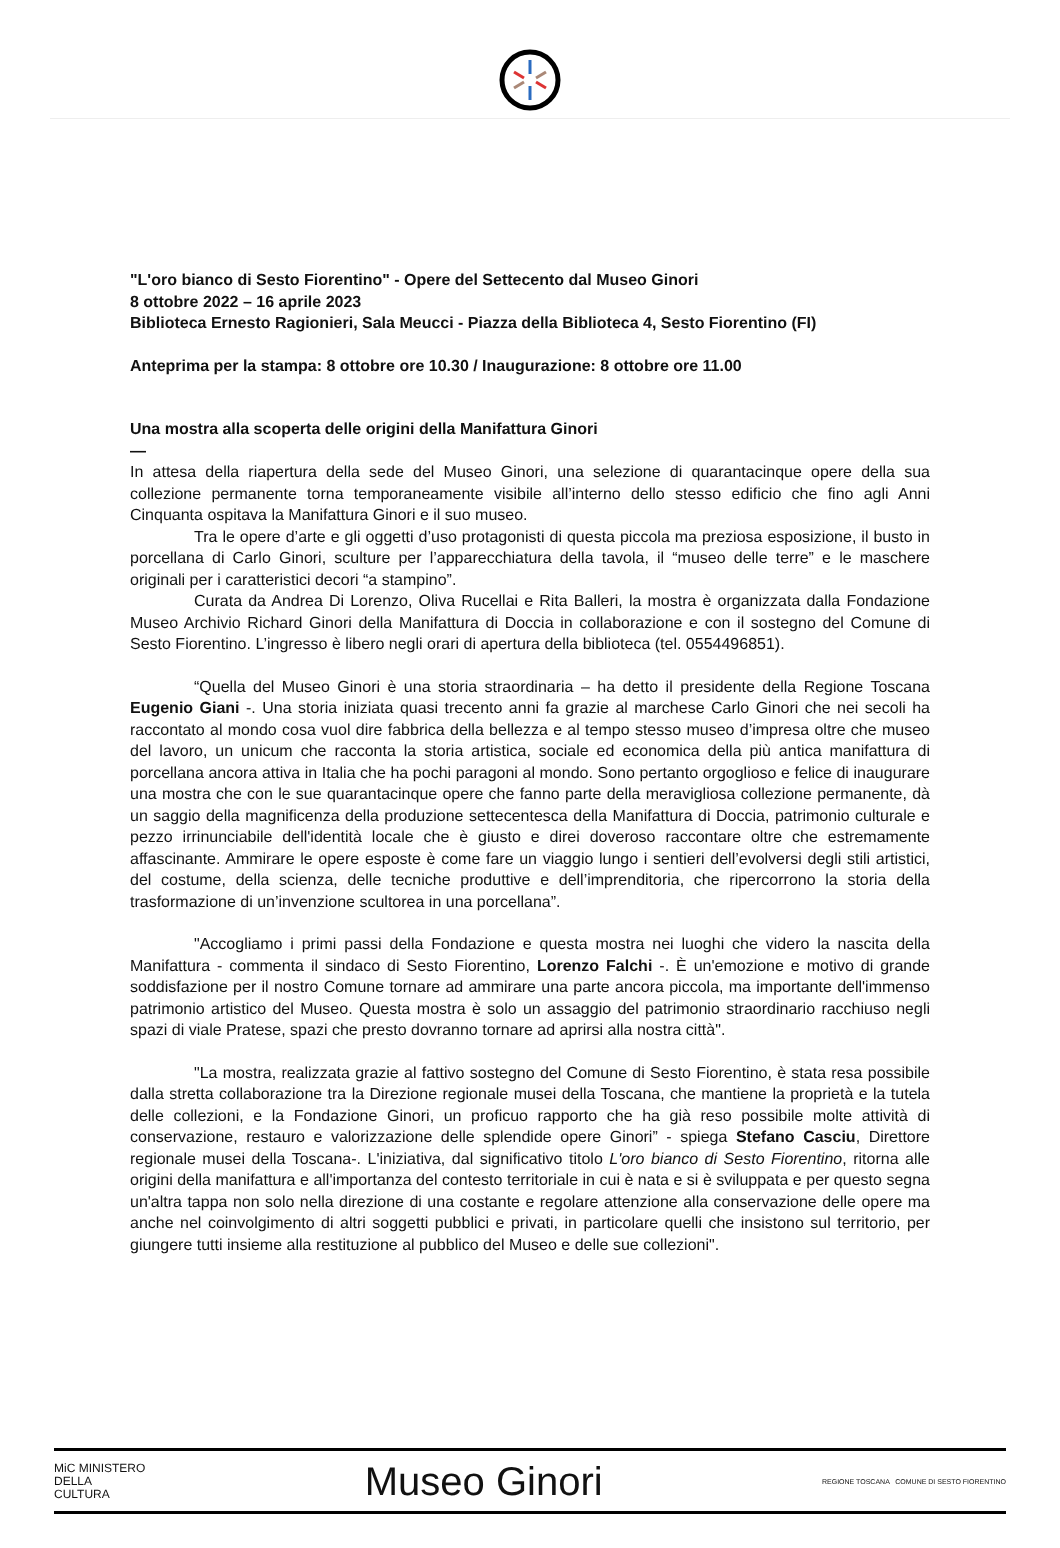"L'oro bianco di Sesto Fiorentino" - Opere del Settecento dal Museo Ginori
8 ottobre 2022 – 16 aprile 2023
Biblioteca Ernesto Ragionieri, Sala Meucci - Piazza della Biblioteca 4, Sesto Fiorentino (FI)
Anteprima per la stampa: 8 ottobre ore 10.30 / Inaugurazione: 8 ottobre ore 11.00
Una mostra alla scoperta delle origini della Manifattura Ginori
—
In attesa della riapertura della sede del Museo Ginori, una selezione di quarantacinque opere della sua collezione permanente torna temporaneamente visibile all’interno dello stesso edificio che fino agli Anni Cinquanta ospitava la Manifattura Ginori e il suo museo.
Tra le opere d’arte e gli oggetti d’uso protagonisti di questa piccola ma preziosa esposizione, il busto in porcellana di Carlo Ginori, sculture per l’apparecchiatura della tavola, il “museo delle terre” e le maschere originali per i caratteristici decori “a stampino”.
Curata da Andrea Di Lorenzo, Oliva Rucellai e Rita Balleri, la mostra è organizzata dalla Fondazione Museo Archivio Richard Ginori della Manifattura di Doccia in collaborazione e con il sostegno del Comune di Sesto Fiorentino. L’ingresso è libero negli orari di apertura della biblioteca (tel. 0554496851).
“Quella del Museo Ginori è una storia straordinaria – ha detto il presidente della Regione Toscana Eugenio Giani -. Una storia iniziata quasi trecento anni fa grazie al marchese Carlo Ginori che nei secoli ha raccontato al mondo cosa vuol dire fabbrica della bellezza e al tempo stesso museo d’impresa oltre che museo del lavoro, un unicum che racconta la storia artistica, sociale ed economica della più antica manifattura di porcellana ancora attiva in Italia che ha pochi paragoni al mondo. Sono pertanto orgoglioso e felice di inaugurare una mostra che con le sue quarantacinque opere che fanno parte della meravigliosa collezione permanente, dà un saggio della magnificenza della produzione settecentesca della Manifattura di Doccia, patrimonio culturale e pezzo irrinunciabile dell'identità locale che è giusto e direi doveroso raccontare oltre che estremamente affascinante. Ammirare le opere esposte è come fare un viaggio lungo i sentieri dell’evolversi degli stili artistici, del costume, della scienza, delle tecniche produttive e dell’imprenditoria, che ripercorrono la storia della trasformazione di un’invenzione scultorea in una porcellana”.
"Accogliamo i primi passi della Fondazione e questa mostra nei luoghi che videro la nascita della Manifattura - commenta il sindaco di Sesto Fiorentino, Lorenzo Falchi -. È un'emozione e motivo di grande soddisfazione per il nostro Comune tornare ad ammirare una parte ancora piccola, ma importante dell'immenso patrimonio artistico del Museo. Questa mostra è solo un assaggio del patrimonio straordinario racchiuso negli spazi di viale Pratese, spazi che presto dovranno tornare ad aprirsi alla nostra città".
"La mostra, realizzata grazie al fattivo sostegno del Comune di Sesto Fiorentino, è stata resa possibile dalla stretta collaborazione tra la Direzione regionale musei della Toscana, che mantiene la proprietà e la tutela delle collezioni, e la Fondazione Ginori, un proficuo rapporto che ha già reso possibile molte attività di conservazione, restauro e valorizzazione delle splendide opere Ginori” - spiega Stefano Casciu, Direttore regionale musei della Toscana-. L'iniziativa, dal significativo titolo L'oro bianco di Sesto Fiorentino, ritorna alle origini della manifattura e all'importanza del contesto territoriale in cui è nata e si è sviluppata e per questo segna un'altra tappa non solo nella direzione di una costante e regolare attenzione alla conservazione delle opere ma anche nel coinvolgimento di altri soggetti pubblici e privati, in particolare quelli che insistono sul territorio, per giungere tutti insieme alla restituzione al pubblico del Museo e delle sue collezioni".
MiC MINISTERO
DELLA
CULTURA
Museo Ginori
REGIONE TOSCANA COMUNE DI SESTO FIORENTINO